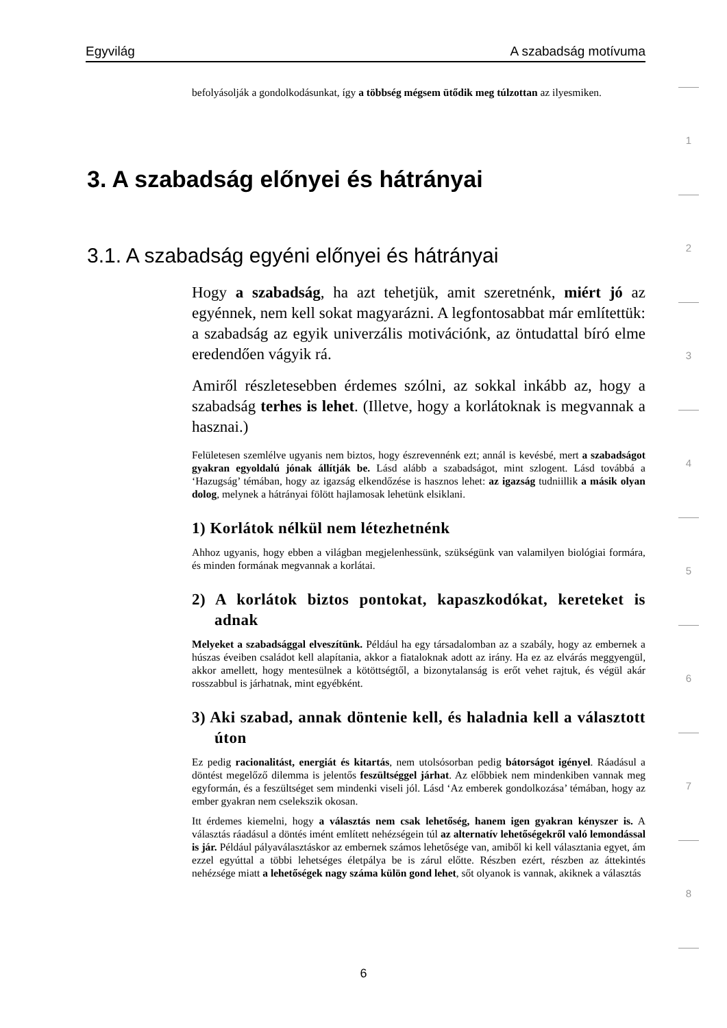Egyvilág A szabadság motívuma
befolyásolják a gondolkodásunkat, így a többség mégsem ütődik meg túlzottan az ilyesmiken.
3. A szabadság előnyei és hátrányai
3.1. A szabadság egyéni előnyei és hátrányai
Hogy a szabadság, ha azt tehetjük, amit szeretnénk, miért jó az egyénnek, nem kell sokat magyarázni. A legfontosabbat már említettük: a szabadság az egyik univerzális motivációnk, az öntudattal bíró elme eredendően vágyik rá.
Amiről részletesebben érdemes szólni, az sokkal inkább az, hogy a szabadság terhes is lehet. (Illetve, hogy a korlátoknak is megvannak a hasznai.)
Felületesen szemlélve ugyanis nem biztos, hogy észrevennénk ezt; annál is kevésbé, mert a szabadságot gyakran egyoldalú jónak állítják be. Lásd alább a szabadságot, mint szlogent. Lásd továbbá a ‘Hazugság’ témában, hogy az igazság elkendőzése is hasznos lehet: az igazság tudniillik a másik olyan dolog, melynek a hátrányai fölött hajlamosak lehetünk elsiklani.
1) Korlátok nélkül nem létezhetnénk
Ahhoz ugyanis, hogy ebben a világban megjelenhessünk, szükségünk van valamilyen biológiai formára, és minden formának megvannak a korlátai.
2) A korlátok biztos pontokat, kapaszkodókat, kereteket is adnak
Melyeket a szabadsággal elveszítünk. Például ha egy társadalomban az a szabály, hogy az embernek a húszas éveiben családot kell alapítania, akkor a fiataloknak adott az irány. Ha ez az elvárás meggyengül, akkor amellett, hogy mentesülnek a kötöttségtől, a bizonytalanság is erőt vehet rajtuk, és végül akár rosszabbul is járhatnak, mint egyébként.
3) Aki szabad, annak döntenie kell, és haladnia kell a választott úton
Ez pedig racionalitást, energiát és kitartás, nem utolsósorban pedig bátorságot igényel. Ráadásul a döntést megelőző dilemma is jelentős feszültséggel járhat. Az előbbiek nem mindenkiben vannak meg egyformán, és a feszültséget sem mindenki viseli jól. Lásd ‘Az emberek gondolkozása’ témában, hogy az ember gyakran nem cselekszik okosan.
Itt érdemes kiemelni, hogy a választás nem csak lehetőség, hanem igen gyakran kényszer is. A választás ráadásul a döntés imént említett nehézségein túl az alternatív lehetőségekről való lemondással is jár. Például pályaválasztáskor az embernek számos lehetősége van, amiből ki kell választania egyet, ám ezzel egyúttal a többi lehetséges életpálya be is zárul előtte. Részben ezért, részben az áttekintés nehézsége miatt a lehetőségek nagy száma külön gond lehet, sőt olyanok is vannak, akiknek a választás
1
2
3
4
5
6
7
8
6